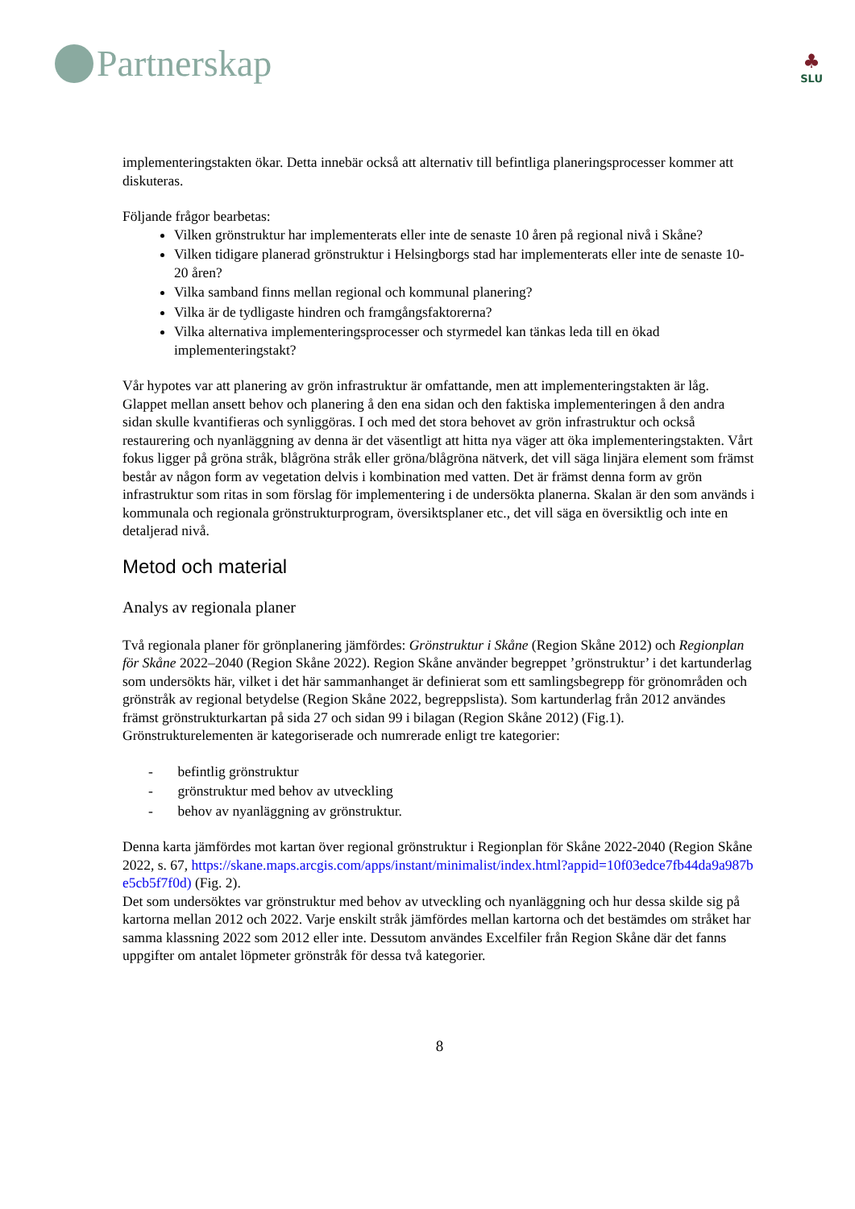Partnerskap
♣
SLU
implementeringstakten ökar. Detta innebär också att alternativ till befintliga planeringsprocesser kommer att diskuteras.
Följande frågor bearbetas:
Vilken grönstruktur har implementerats eller inte de senaste 10 åren på regional nivå i Skåne?
Vilken tidigare planerad grönstruktur i Helsingborgs stad har implementerats eller inte de senaste 10-20 åren?
Vilka samband finns mellan regional och kommunal planering?
Vilka är de tydligaste hindren och framgångsfaktorerna?
Vilka alternativa implementeringsprocesser och styrmedel kan tänkas leda till en ökad implementeringstakt?
Vår hypotes var att planering av grön infrastruktur är omfattande, men att implementeringstakten är låg. Glappet mellan ansett behov och planering å den ena sidan och den faktiska implementeringen å den andra sidan skulle kvantifieras och synliggöras. I och med det stora behovet av grön infrastruktur och också restaurering och nyanläggning av denna är det väsentligt att hitta nya väger att öka implementeringstakten. Vårt fokus ligger på gröna stråk, blågröna stråk eller gröna/blågröna nätverk, det vill säga linjära element som främst består av någon form av vegetation delvis i kombination med vatten. Det är främst denna form av grön infrastruktur som ritas in som förslag för implementering i de undersökta planerna. Skalan är den som används i kommunala och regionala grönstrukturprogram, översiktsplaner etc., det vill säga en översiktlig och inte en detaljerad nivå.
Metod och material
Analys av regionala planer
Två regionala planer för grönplanering jämfördes: Grönstruktur i Skåne (Region Skåne 2012) och Regionplan för Skåne 2022–2040 (Region Skåne 2022). Region Skåne använder begreppet ’grönstruktur’ i det kartunderlag som undersökts här, vilket i det här sammanhanget är definierat som ett samlingsbegrepp för grönområden och grönstråk av regional betydelse (Region Skåne 2022, begreppslista). Som kartunderlag från 2012 användes främst grönstrukturkartan på sida 27 och sidan 99 i bilagan (Region Skåne 2012) (Fig.1). Grönstrukturelementen är kategoriserade och numrerade enligt tre kategorier:
- befintlig grönstruktur
- grönstruktur med behov av utveckling
- behov av nyanläggning av grönstruktur.
Denna karta jämfördes mot kartan över regional grönstruktur i Regionplan för Skåne 2022-2040 (Region Skåne 2022, s. 67, https://skane.maps.arcgis.com/apps/instant/minimalist/index.html?appid=10f03edce7fb44da9a987be5cb5f7f0d) (Fig. 2).
Det som undersöktes var grönstruktur med behov av utveckling och nyanläggning och hur dessa skilde sig på kartorna mellan 2012 och 2022. Varje enskilt stråk jämfördes mellan kartorna och det bestämdes om stråket har samma klassning 2022 som 2012 eller inte. Dessutom användes Excelfiler från Region Skåne där det fanns uppgifter om antalet löpmeter grönstråk för dessa två kategorier.
8